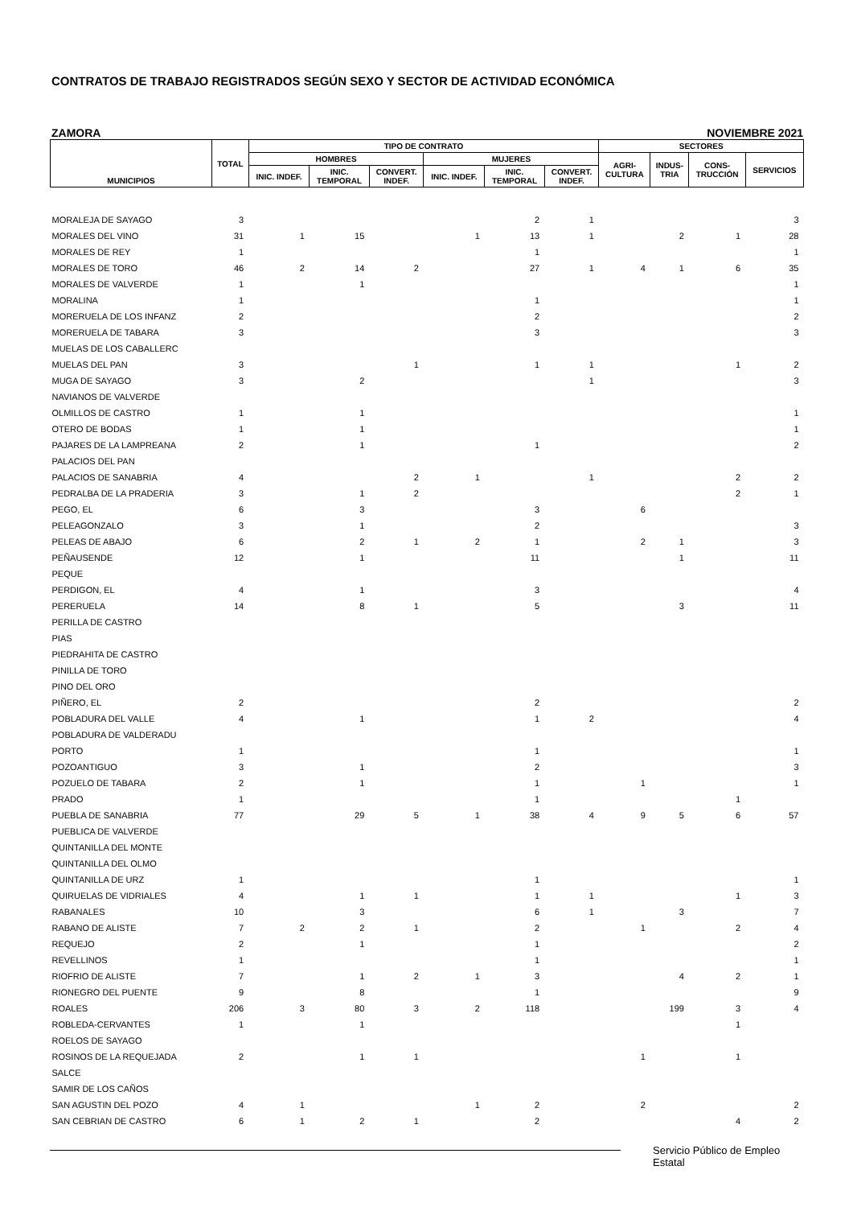CONTRATOS DE TRABAJO REGISTRADOS SEGÚN SEXO Y SECTOR DE ACTIVIDAD ECONÓMICA
ZAMORA NOVIEMBRE 2021
| MUNICIPIOS | TOTAL | TIPO DE CONTRATO | | | | | | SECTORES | | | |
| --- | --- | --- | --- | --- | --- | --- | --- | --- | --- | --- | --- |
| | | HOMBRES | | | MUJERES | | | AGRI- CULTURA | INDUS- TRIA | CONS- TRUCCIÓN | SERVICIOS |
| | | INIC. INDEF. | INIC. TEMPORAL | CONVERT. INDEF. | INIC. INDEF. | INIC. TEMPORAL | CONVERT. INDEF. | | | | |
| MORALEJA DE SAYAGO | 3 | | | | | 2 | 1 | | | | 3 |
| MORALES DEL VINO | 31 | 1 | 15 | | 1 | 13 | 1 | | 2 | 1 | 28 |
| MORALES DE REY | 1 | | | | | 1 | | | | | 1 |
| MORALES DE TORO | 46 | 2 | 14 | 2 | | 27 | 1 | 4 | 1 | 6 | 35 |
| MORALES DE VALVERDE | 1 | | 1 | | | | | | | | 1 |
| MORALINA | 1 | | | | | 1 | | | | | 1 |
| MORERUELA DE LOS INFANZ | 2 | | | | | 2 | | | | | 2 |
| MORERUELA DE TABARA | 3 | | | | | 3 | | | | | 3 |
| MUELAS DE LOS CABALLERC | | | | | | | | | | | |
| MUELAS DEL PAN | 3 | | | 1 | | 1 | 1 | | | 1 | 2 |
| MUGA DE SAYAGO | 3 | | 2 | | | | 1 | | | | 3 |
| NAVIANOS DE VALVERDE | | | | | | | | | | | |
| OLMILLOS DE CASTRO | 1 | | 1 | | | | | | | | 1 |
| OTERO DE BODAS | 1 | | 1 | | | | | | | | 1 |
| PAJARES DE LA LAMPREANA | 2 | | 1 | | | 1 | | | | | 2 |
| PALACIOS DEL PAN | | | | | | | | | | | |
| PALACIOS DE SANABRIA | 4 | | | 2 | 1 | | 1 | | | 2 | 2 |
| PEDRALBA DE LA PRADERIA | 3 | | 1 | 2 | | | | | | 2 | 1 |
| PEGO, EL | 6 | | 3 | | | 3 | | 6 | | | |
| PELEAGONZALO | 3 | | 1 | | | 2 | | | | | 3 |
| PELEAS DE ABAJO | 6 | | 2 | 1 | 2 | 1 | | 2 | 1 | | 3 |
| PEÑAUSENDE | 12 | | 1 | | | 11 | | | 1 | | 11 |
| PEQUE | | | | | | | | | | | |
| PERDIGON, EL | 4 | | 1 | | | 3 | | | | | 4 |
| PERERUELA | 14 | | 8 | 1 | | 5 | | | 3 | | 11 |
| PERILLA DE CASTRO | | | | | | | | | | | |
| PIAS | | | | | | | | | | | |
| PIEDRAHITA DE CASTRO | | | | | | | | | | | |
| PINILLA DE TORO | | | | | | | | | | | |
| PINO DEL ORO | | | | | | | | | | | |
| PIÑERO, EL | 2 | | | | | 2 | | | | | 2 |
| POBLADURA DEL VALLE | 4 | | 1 | | | 1 | 2 | | | | 4 |
| POBLADURA DE VALDERADU | | | | | | | | | | | |
| PORTO | 1 | | | | | 1 | | | | | 1 |
| POZOANTIGUO | 3 | | 1 | | | 2 | | | | | 3 |
| POZUELO DE TABARA | 2 | | 1 | | | 1 | | 1 | | | 1 |
| PRADO | 1 | | | | | 1 | | | | 1 | |
| PUEBLA DE SANABRIA | 77 | | 29 | 5 | 1 | 38 | 4 | 9 | 5 | 6 | 57 |
| PUEBLICA DE VALVERDE | | | | | | | | | | | |
| QUINTANILLA DEL MONTE | | | | | | | | | | | |
| QUINTANILLA DEL OLMO | | | | | | | | | | | |
| QUINTANILLA DE URZ | 1 | | | | | 1 | | | | | 1 |
| QUIRUELAS DE VIDRIALES | 4 | | 1 | 1 | | 1 | 1 | | | 1 | 3 |
| RABANALES | 10 | | 3 | | | 6 | 1 | | 3 | | 7 |
| RABANO DE ALISTE | 7 | 2 | 2 | 1 | | 2 | | 1 | | 2 | 4 |
| REQUEJO | 2 | | 1 | | | 1 | | | | | 2 |
| REVELLINOS | 1 | | | | | 1 | | | | | 1 |
| RIOFRIO DE ALISTE | 7 | | 1 | 2 | 1 | 3 | | | 4 | 2 | 1 |
| RIONEGRO DEL PUENTE | 9 | | 8 | | | 1 | | | | | 9 |
| ROALES | 206 | 3 | 80 | 3 | 2 | 118 | | | 199 | 3 | 4 |
| ROBLEDA-CERVANTES | 1 | | 1 | | | | | | | 1 | |
| ROELOS DE SAYAGO | | | | | | | | | | | |
| ROSINOS DE LA REQUEJADA | 2 | | 1 | 1 | | | | 1 | | 1 | |
| SALCE | | | | | | | | | | | |
| SAMIR DE LOS CAÑOS | | | | | | | | | | | |
| SAN AGUSTIN DEL POZO | 4 | 1 | | | 1 | 2 | | 2 | | | 2 |
| SAN CEBRIAN DE CASTRO | 6 | 1 | 2 | 1 | | 2 | | | | 4 | 2 |
Servicio Público de Empleo Estatal